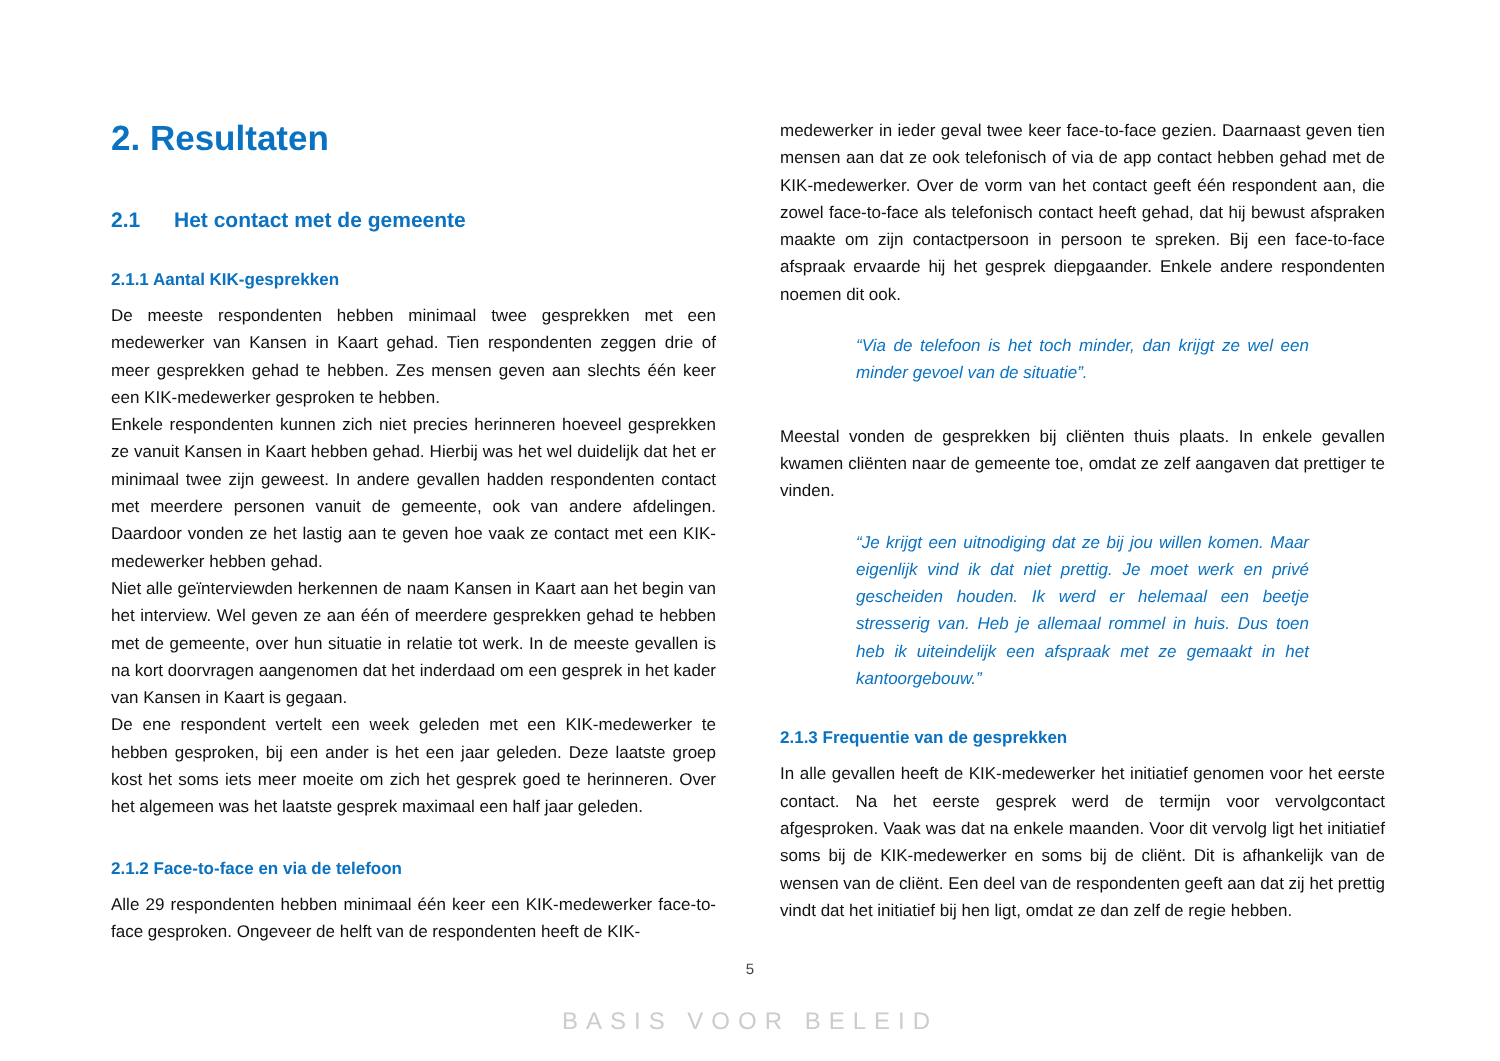2. Resultaten
2.1 Het contact met de gemeente
2.1.1 Aantal KIK-gesprekken
De meeste respondenten hebben minimaal twee gesprekken met een medewerker van Kansen in Kaart gehad. Tien respondenten zeggen drie of meer gesprekken gehad te hebben. Zes mensen geven aan slechts één keer een KIK-medewerker gesproken te hebben.
Enkele respondenten kunnen zich niet precies herinneren hoeveel gesprekken ze vanuit Kansen in Kaart hebben gehad. Hierbij was het wel duidelijk dat het er minimaal twee zijn geweest. In andere gevallen hadden respondenten contact met meerdere personen vanuit de gemeente, ook van andere afdelingen. Daardoor vonden ze het lastig aan te geven hoe vaak ze contact met een KIK-medewerker hebben gehad.
Niet alle geïnterviewden herkennen de naam Kansen in Kaart aan het begin van het interview. Wel geven ze aan één of meerdere gesprekken gehad te hebben met de gemeente, over hun situatie in relatie tot werk. In de meeste gevallen is na kort doorvragen aangenomen dat het inderdaad om een gesprek in het kader van Kansen in Kaart is gegaan.
De ene respondent vertelt een week geleden met een KIK-medewerker te hebben gesproken, bij een ander is het een jaar geleden. Deze laatste groep kost het soms iets meer moeite om zich het gesprek goed te herinneren. Over het algemeen was het laatste gesprek maximaal een half jaar geleden.
2.1.2 Face-to-face en via de telefoon
Alle 29 respondenten hebben minimaal één keer een KIK-medewerker face-to-face gesproken. Ongeveer de helft van de respondenten heeft de KIK-
medewerker in ieder geval twee keer face-to-face gezien. Daarnaast geven tien mensen aan dat ze ook telefonisch of via de app contact hebben gehad met de KIK-medewerker. Over de vorm van het contact geeft één respondent aan, die zowel face-to-face als telefonisch contact heeft gehad, dat hij bewust afspraken maakte om zijn contactpersoon in persoon te spreken. Bij een face-to-face afspraak ervaarde hij het gesprek diepgaander. Enkele andere respondenten noemen dit ook.
“Via de telefoon is het toch minder, dan krijgt ze wel een minder gevoel van de situatie”.
Meestal vonden de gesprekken bij cliënten thuis plaats. In enkele gevallen kwamen cliënten naar de gemeente toe, omdat ze zelf aangaven dat prettiger te vinden.
“Je krijgt een uitnodiging dat ze bij jou willen komen. Maar eigenlijk vind ik dat niet prettig. Je moet werk en privé gescheiden houden. Ik werd er helemaal een beetje stresserig van. Heb je allemaal rommel in huis. Dus toen heb ik uiteindelijk een afspraak met ze gemaakt in het kantoorgebouw.”
2.1.3 Frequentie van de gesprekken
In alle gevallen heeft de KIK-medewerker het initiatief genomen voor het eerste contact. Na het eerste gesprek werd de termijn voor vervolgcontact afgesproken. Vaak was dat na enkele maanden. Voor dit vervolg ligt het initiatief soms bij de KIK-medewerker en soms bij de cliënt. Dit is afhankelijk van de wensen van de cliënt. Een deel van de respondenten geeft aan dat zij het prettig vindt dat het initiatief bij hen ligt, omdat ze dan zelf de regie hebben.
5
BASIS VOOR BELEID